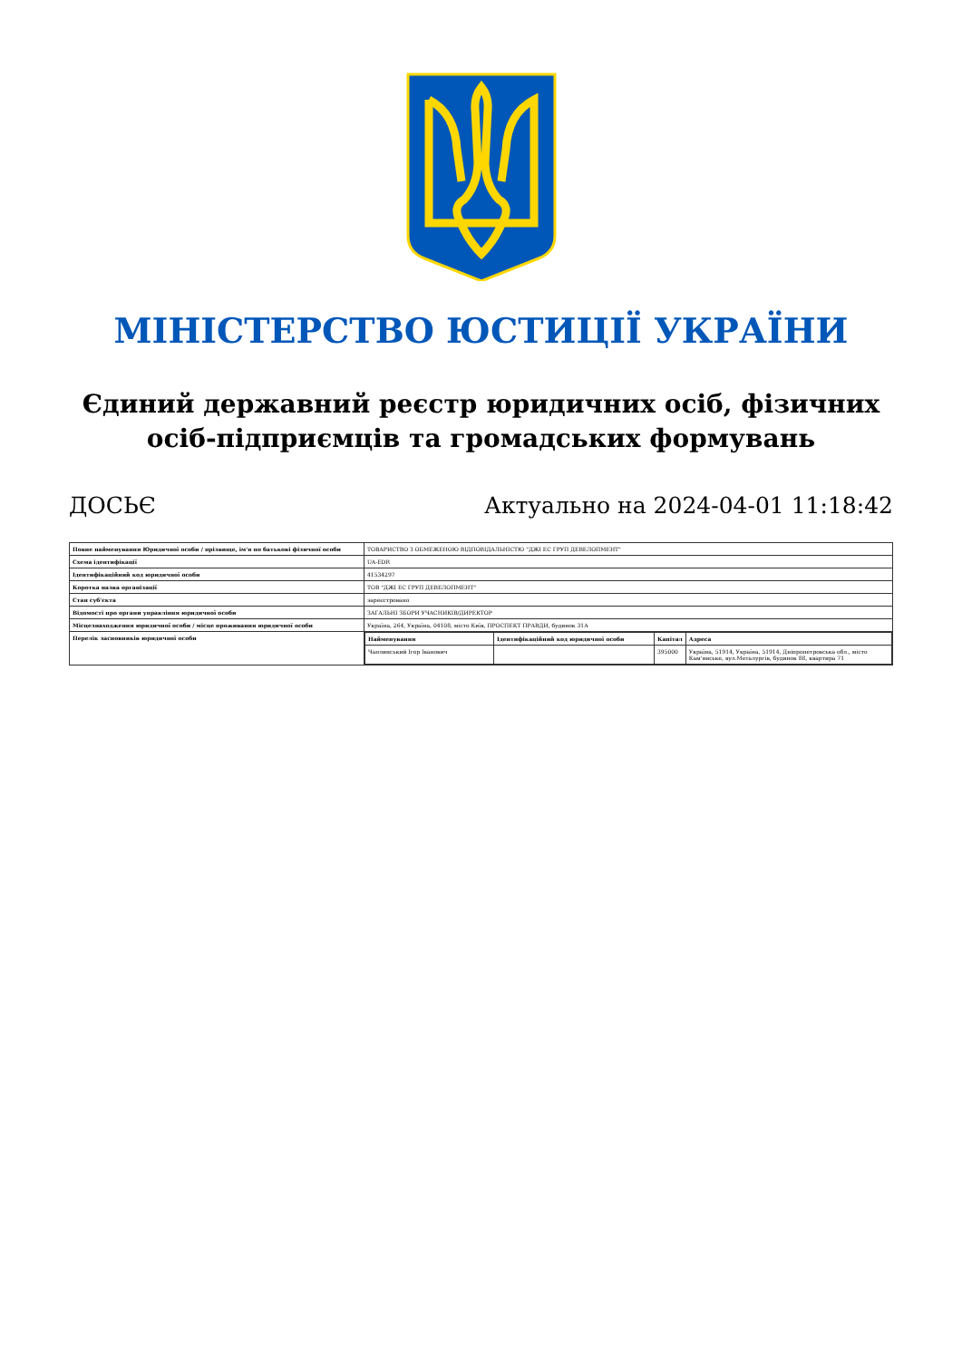МІНІСТЕРСТВО ЮСТИЦІЇ УКРАЇНИ
Єдиний державний реєстр юридичних осіб, фізичних осіб-підприємців та громадських формувань
ДОСЬЄ Актуально на 2024-04-01 11:18:42
| Повне найменування Юридичної особи / прізвище, ім'я по батькові фізичної особи | ТОВАРИСТВО З ОБМЕЖЕНОЮ ВІДПОВІДАЛЬНІСТЮ "ДЖІ ЕС ГРУП ДЕВЕЛОПМЕНТ" |
| Схема ідентифікації | UA-EDR |
| Ідентифікаційний код юридичної особи | 41534297 |
| Коротка назва організації | ТОВ "ДЖІ ЕС ГРУП ДЕВЕЛОПМЕНТ" |
| Стан суб'єкта | зареєстровано |
| Відомості про органи управління юридичної особи | ЗАГАЛЬНІ ЗБОРИ УЧАСНИКІВ/ДИРЕКТОР |
| Місцезнаходження юридичної особи / місце проживання юридичної особи | Україна, 264, Україна, 04108, місто Київ, ПРОСПЕКТ ПРАВДИ, будинок 31А |
| Перелік засновників юридичної особи | / Найменування / Ідентифікаційний код юридичної особи / Капітал / Адреса / / --- / --- / --- / --- / / Чаплинський Ігор Іванович / / 395000 / Україна, 51914, Україна, 51914, Дніпропетровська обл., місто Кам'янське, вул.Металургів, будинок 88, квартира 71 / |